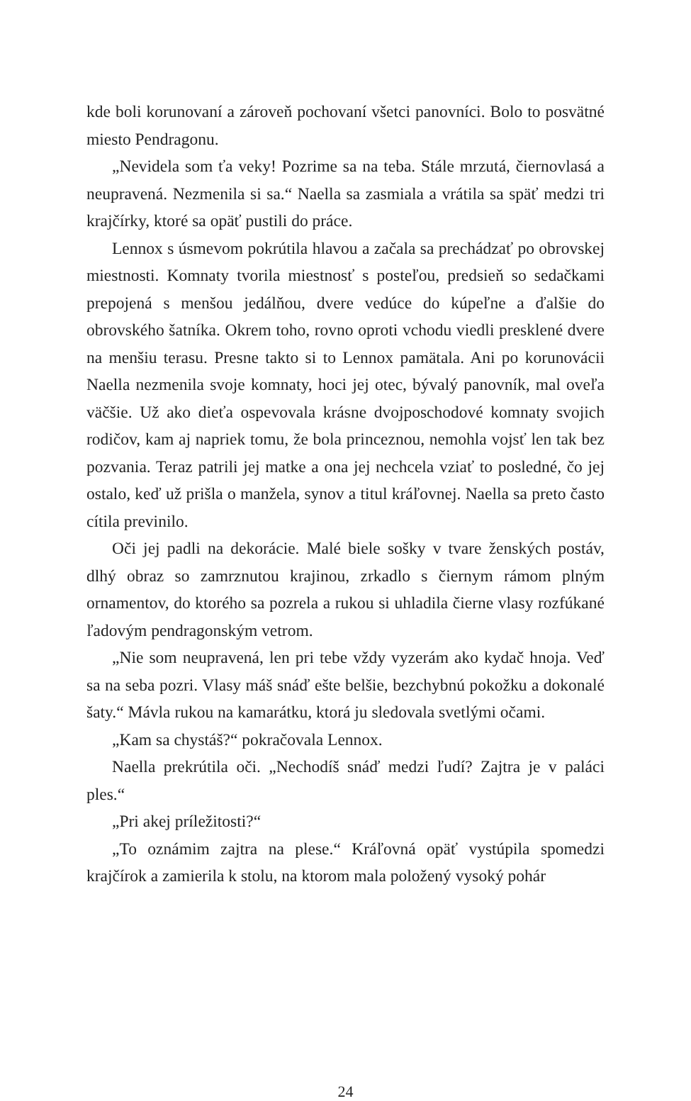kde boli korunovaní a zároveň pochovaní všetci panovníci. Bolo to posvätné miesto Pendragonu.
„Nevidela som ťa veky! Pozrime sa na teba. Stále mrzutá, čierno­vlasá a neupravená. Nezmenila si sa.“ Naella sa zasmiala a vrátila sa späť medzi tri krajčírky, ktoré sa opäť pustili do práce.
Lennox s úsmevom pokrútila hlavou a začala sa prechádzať po ob­rovskej miestnosti. Komnaty tvorila miestnosť s posteľou, predsieň so sedačkami prepojená s menšou jedálňou, dvere vedúce do kúpeľne a ďalšie do obrovského šatníka. Okrem toho, rovno oproti vchodu viedli presklené dvere na menšiu terasu. Presne takto si to Lennox pa­mätala. Ani po korunovácii Naella nezmenila svoje komnaty, hoci jej otec, bývalý panovník, mal oveľa väčšie. Už ako dieťa ospevovala krás­ne dvojposchodové komnaty svojich rodičov, kam aj napriek tomu, že bola princeznou, nemohla vojsť len tak bez pozvania. Teraz patrili jej matke a ona jej nechcela vziať to posledné, čo jej ostalo, keď už prišla o manžela, synov a titul kráľovnej. Naella sa preto často cítila previnilo.
Oči jej padli na dekorácie. Malé biele sošky v tvare ženských po­stáv, dlhý obraz so zamrznutou krajinou, zrkadlo s čiernym rámom plným ornamentov, do ktorého sa pozrela a rukou si uhladila čierne vlasy rozfúkané ľadovým pendragonským vetrom.
„Nie som neupravená, len pri tebe vždy vyzerám ako kydač hnoja. Veď sa na seba pozri. Vlasy máš snáď ešte belšie, bezchybnú pokož­ku a dokonalé šaty.“ Mávla rukou na kamarátku, ktorá ju sledovala svetlými očami.
„Kam sa chystáš?“ pokračovala Lennox.
Naella prekrútila oči. „Nechodíš snáď medzi ľudí? Zajtra je v pa­láci ples.“
„Pri akej príležitosti?“
„To oznámim zajtra na plese.“ Kráľovná opäť vystúpila spomedzi krajčírok a zamierila k stolu, na ktorom mala položený vysoký pohár
24